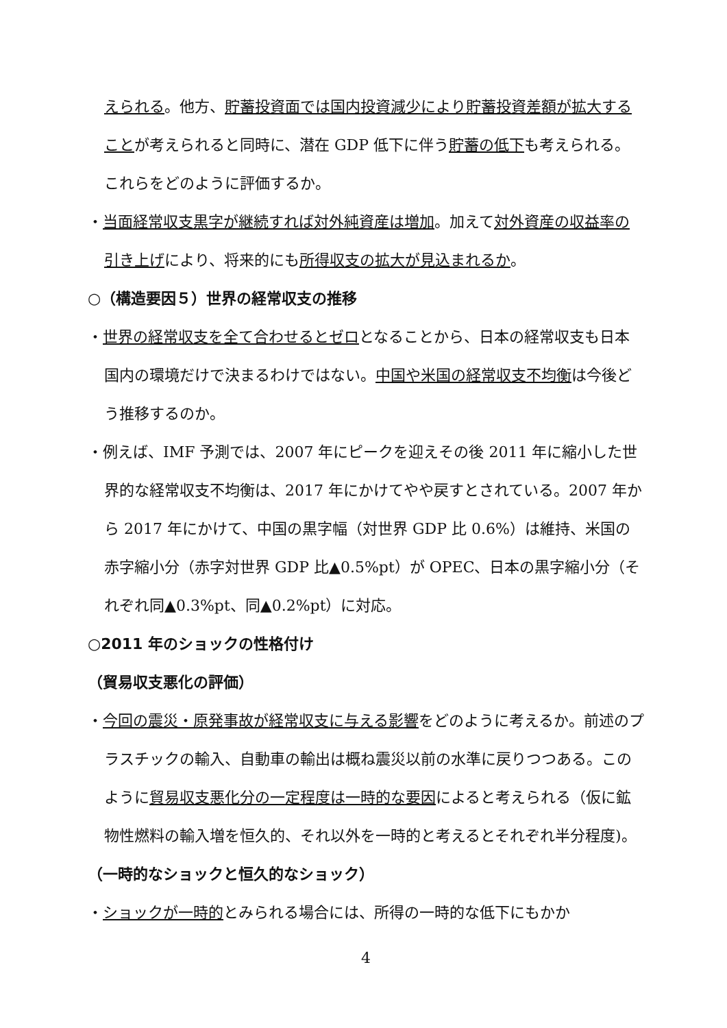えられる。他方、貯蓄投資面では国内投資減少により貯蓄投資差額が拡大することが考えられると同時に、潜在 GDP 低下に伴う貯蓄の低下も考えられる。これらをどのように評価するか。
・当面経常収支黒字が継続すれば対外純資産は増加。加えて対外資産の収益率の引き上げにより、将来的にも所得収支の拡大が見込まれるか。
○（構造要因５）世界の経常収支の推移
・世界の経常収支を全て合わせるとゼロとなることから、日本の経常収支も日本国内の環境だけで決まるわけではない。中国や米国の経常収支不均衡は今後どう推移するのか。
・例えば、IMF 予測では、2007 年にピークを迎えその後 2011 年に縮小した世界的な経常収支不均衡は、2017 年にかけてやや戻すとされている。2007 年から 2017 年にかけて、中国の黒字幅（対世界 GDP 比 0.6%）は維持、米国の赤字縮小分（赤字対世界 GDP 比▲0.5%pt）が OPEC、日本の黒字縮小分（それぞれ同▲0.3%pt、同▲0.2%pt）に対応。
○2011 年のショックの性格付け
（貿易収支悪化の評価）
・今回の震災・原発事故が経常収支に与える影響をどのように考えるか。前述のプラスチックの輸入、自動車の輸出は概ね震災以前の水準に戻りつつある。このように貿易収支悪化分の一定程度は一時的な要因によると考えられる（仮に鉱物性燃料の輸入増を恒久的、それ以外を一時的と考えるとそれぞれ半分程度)。
（一時的なショックと恒久的なショック）
・ショックが一時的とみられる場合には、所得の一時的な低下にもかか
4